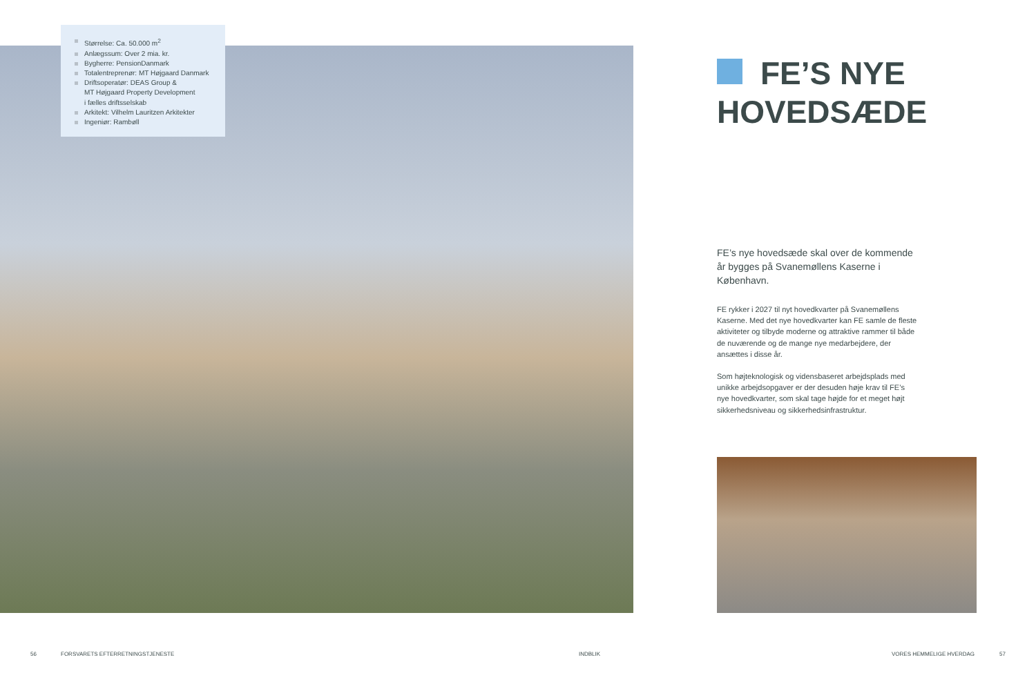Størrelse: Ca. 50.000 m<sup>2</sup>
Anlægssum: Over 2 mia. kr.
Bygherre: PensionDanmark
Totalentreprenør: MT Højgaard Danmark
Driftsoperatør: DEAS Group &
MT Højgaard Property Development
i fælles driftsselskab
Arkitekt: Vilhelm Lauritzen Arkitekter
Ingeniør: Rambøll
FE’S NYE
HOVEDSÆDE
FE’s nye hovedsæde skal over de kommende år bygges på Svanemøllens Kaserne i København.
FE rykker i 2027 til nyt hovedkvarter på Svanemøllens Kaserne. Med det nye hovedkvarter kan FE samle de fleste aktiviteter og tilbyde moderne og attraktive rammer til både de nuværende og de mange nye med­arbejdere, der ansættes i disse år.
Som højteknologisk og vidensbaseret arbejdsplads med unikke arbejdsopgaver er der desuden høje krav til FE’s nye hovedkvarter, som skal tage højde for et meget højt sikkerhedsniveau og sikkerhedsinfrastruktur.
56
FORSVARETS EFTERRETNINGSTJENESTE
INDBLIK VORES HEMMELIGE HVERDAG 57